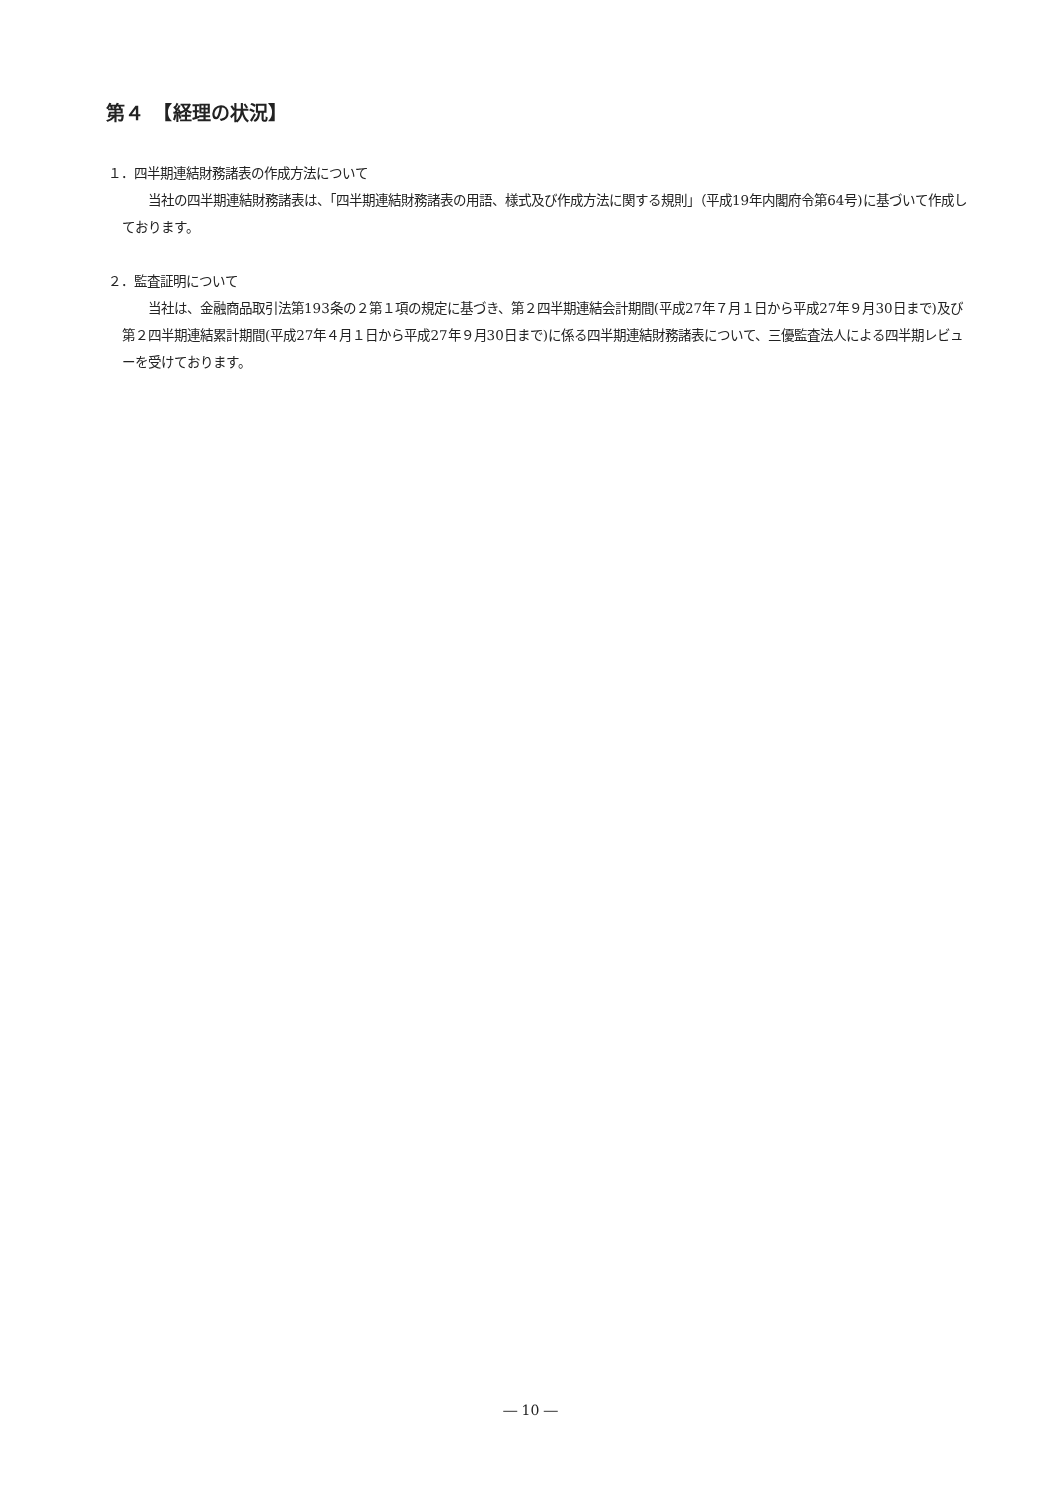第４　【経理の状況】
１．四半期連結財務諸表の作成方法について
　　当社の四半期連結財務諸表は、「四半期連結財務諸表の用語、様式及び作成方法に関する規則」（平成19年内閣府令第64号)に基づいて作成しております。
２．監査証明について
　　当社は、金融商品取引法第193条の２第１項の規定に基づき、第２四半期連結会計期間(平成27年７月１日から平成27年９月30日まで)及び第２四半期連結累計期間(平成27年４月１日から平成27年９月30日まで)に係る四半期連結財務諸表について、三優監査法人による四半期レビューを受けております。
― 10 ―